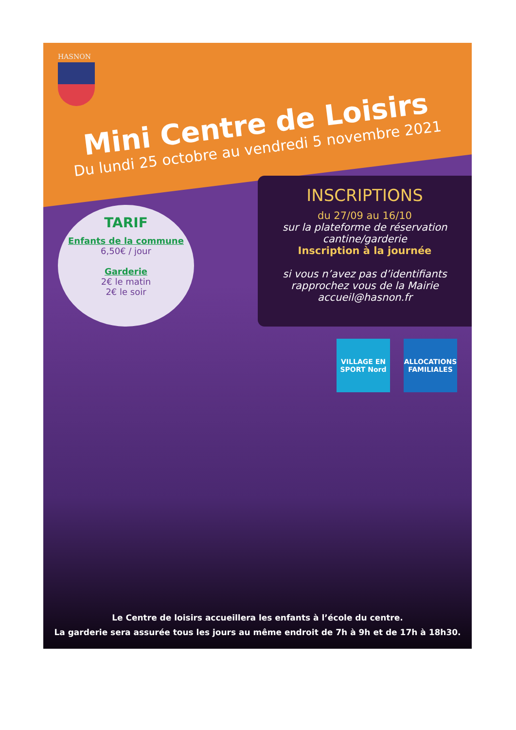HASNON
Mini Centre de Loisirs
Du lundi 25 octobre au vendredi 5 novembre 2021
TARIF
Enfants de la commune
6,50€ / jour
Garderie
2€ le matin
2€ le soir
INSCRIPTIONS
du 27/09 au 16/10
sur la plateforme de réservation cantine/garderie
Inscription à la journée
si vous n’avez pas d’identifiants rapprochez vous de la Mairie accueil@hasnon.fr
VILLAGE EN SPORT Nord
ALLOCATIONS FAMILIALES
Le Centre de loisirs accueillera les enfants à l’école du centre.
La garderie sera assurée tous les jours au même endroit de 7h à 9h et de 17h à 18h30.